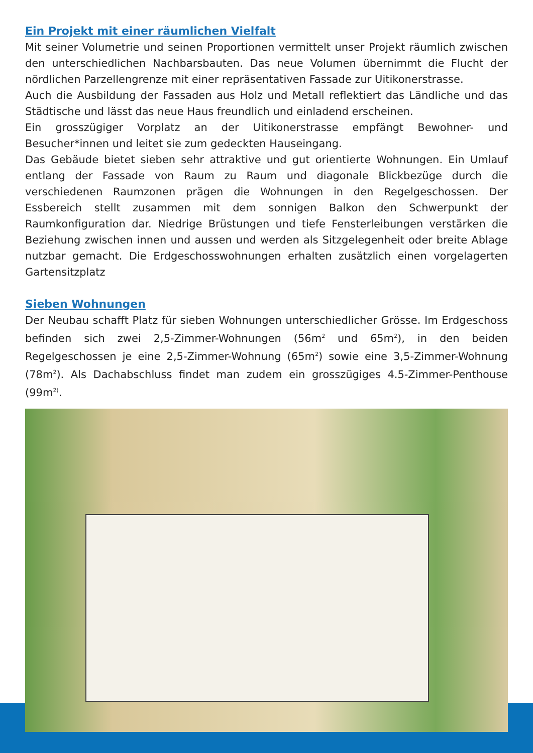Ein Projekt mit einer räumlichen Vielfalt
Mit seiner Volumetrie und seinen Proportionen vermittelt unser Projekt räumlich zwischen den unterschiedlichen Nachbarsbauten. Das neue Volumen übernimmt die Flucht der nördlichen Parzellengrenze mit einer repräsentativen Fassade zur Uitikonerstrasse.
Auch die Ausbildung der Fassaden aus Holz und Metall reflektiert das Ländliche und das Städtische und lässt das neue Haus freundlich und einladend erscheinen.
Ein grosszügiger Vorplatz an der Uitikonerstrasse empfängt Bewohner- und Besucher*innen und leitet sie zum gedeckten Hauseingang.
Das Gebäude bietet sieben sehr attraktive und gut orientierte Wohnungen. Ein Umlauf entlang der Fassade von Raum zu Raum und diagonale Blickbezüge durch die verschiedenen Raumzonen prägen die Wohnungen in den Regelgeschossen. Der Essbereich stellt zusammen mit dem sonnigen Balkon den Schwerpunkt der Raumkonfiguration dar. Niedrige Brüstungen und tiefe Fensterleibungen verstärken die Beziehung zwischen innen und aussen und werden als Sitzgelegenheit oder breite Ablage nutzbar gemacht. Die Erdgeschosswohnungen erhalten zusätzlich einen vorgelagerten Gartensitzplatz
Sieben Wohnungen
Der Neubau schafft Platz für sieben Wohnungen unterschiedlicher Grösse. Im Erdgeschoss befinden sich zwei 2,5-Zimmer-Wohnungen (56m<sup>2</sup> und 65m<sup>2</sup>), in den beiden Regelgeschossen je eine 2,5-Zimmer-Wohnung (65m<sup>2</sup>) sowie eine 3,5-Zimmer-Wohnung (78m<sup>2</sup>). Als Dachabschluss findet man zudem ein grosszügiges 4.5-Zimmer-Penthouse (99m<sup>2)</sup>.